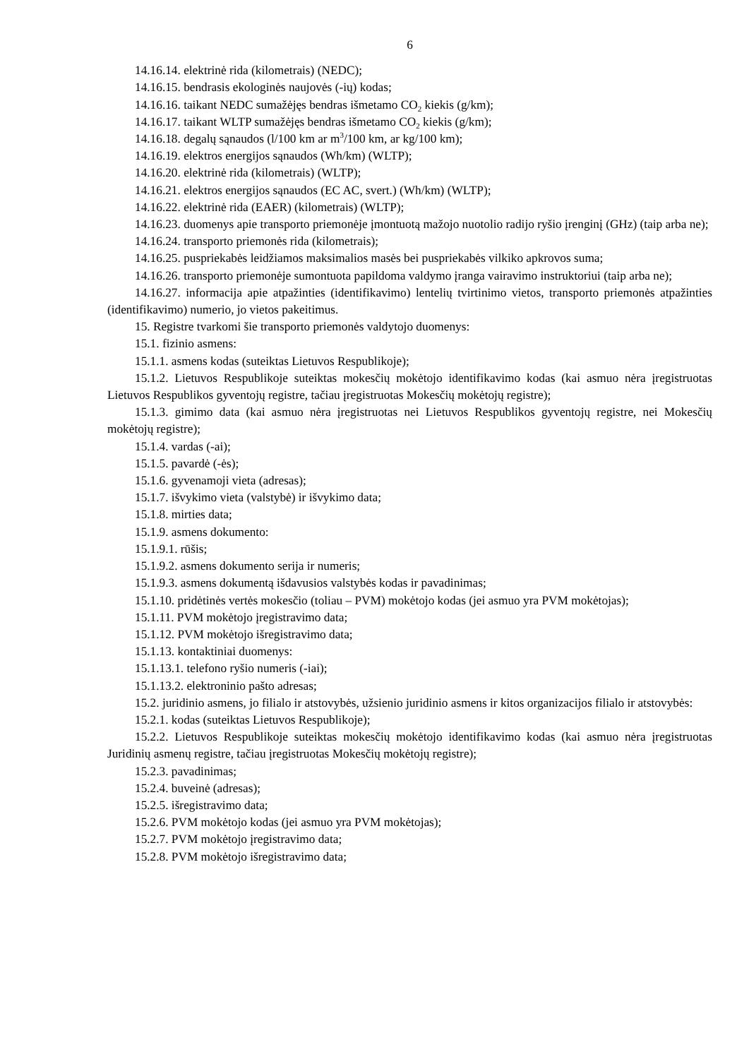6
14.16.14. elektrinė rida (kilometrais) (NEDC);
14.16.15. bendrasis ekologinės naujovės (-ių) kodas;
14.16.16. taikant NEDC sumažėjęs bendras išmetamo CO<sub>2</sub> kiekis (g/km);
14.16.17. taikant WLTP sumažėjęs bendras išmetamo CO<sub>2</sub> kiekis (g/km);
14.16.18. degalų sąnaudos (l/100 km ar m<sup>3</sup>/100 km, ar kg/100 km);
14.16.19. elektros energijos sąnaudos (Wh/km) (WLTP);
14.16.20. elektrinė rida (kilometrais) (WLTP);
14.16.21. elektros energijos sąnaudos (EC AC, svert.) (Wh/km) (WLTP);
14.16.22. elektrinė rida (EAER) (kilometrais) (WLTP);
14.16.23. duomenys apie transporto priemonėje įmontuotą mažojo nuotolio radijo ryšio įrenginį (GHz) (taip arba ne);
14.16.24. transporto priemonės rida (kilometrais);
14.16.25. puspriekabės leidžiamos maksimalios masės bei puspriekabės vilkiko apkrovos suma;
14.16.26. transporto priemonėje sumontuota papildoma valdymo įranga vairavimo instruktoriui (taip arba ne);
14.16.27. informacija apie atpažinties (identifikavimo) lentelių tvirtinimo vietos, transporto priemonės atpažinties (identifikavimo) numerio, jo vietos pakeitimus.
15. Registre tvarkomi šie transporto priemonės valdytojo duomenys:
15.1. fizinio asmens:
15.1.1. asmens kodas (suteiktas Lietuvos Respublikoje);
15.1.2. Lietuvos Respublikoje suteiktas mokesčių mokėtojo identifikavimo kodas (kai asmuo nėra įregistruotas Lietuvos Respublikos gyventojų registre, tačiau įregistruotas Mokesčių mokėtojų registre);
15.1.3. gimimo data (kai asmuo nėra įregistruotas nei Lietuvos Respublikos gyventojų registre, nei Mokesčių mokėtojų registre);
15.1.4. vardas (-ai);
15.1.5. pavardė (-ės);
15.1.6. gyvenamoji vieta (adresas);
15.1.7. išvykimo vieta (valstybė) ir išvykimo data;
15.1.8. mirties data;
15.1.9. asmens dokumento:
15.1.9.1. rūšis;
15.1.9.2. asmens dokumento serija ir numeris;
15.1.9.3. asmens dokumentą išdavusios valstybės kodas ir pavadinimas;
15.1.10. pridėtinės vertės mokesčio (toliau – PVM) mokėtojo kodas (jei asmuo yra PVM mokėtojas);
15.1.11. PVM mokėtojo įregistravimo data;
15.1.12. PVM mokėtojo išregistravimo data;
15.1.13. kontaktiniai duomenys:
15.1.13.1. telefono ryšio numeris (-iai);
15.1.13.2. elektroninio pašto adresas;
15.2. juridinio asmens, jo filialo ir atstovybės, užsienio juridinio asmens ir kitos organizacijos filialo ir atstovybės:
15.2.1. kodas (suteiktas Lietuvos Respublikoje);
15.2.2. Lietuvos Respublikoje suteiktas mokesčių mokėtojo identifikavimo kodas (kai asmuo nėra įregistruotas Juridinių asmenų registre, tačiau įregistruotas Mokesčių mokėtojų registre);
15.2.3. pavadinimas;
15.2.4. buveinė (adresas);
15.2.5. išregistravimo data;
15.2.6. PVM mokėtojo kodas (jei asmuo yra PVM mokėtojas);
15.2.7. PVM mokėtojo įregistravimo data;
15.2.8. PVM mokėtojo išregistravimo data;